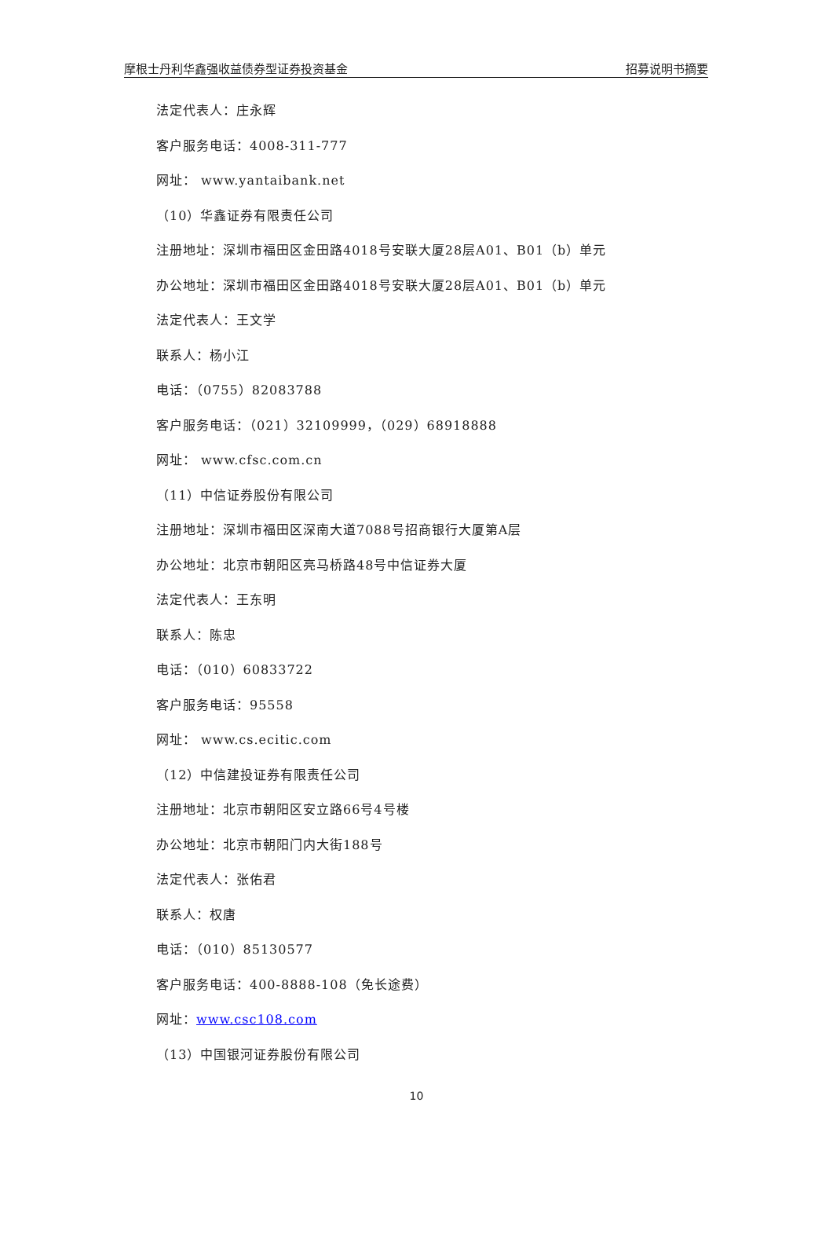摩根士丹利华鑫强收益债券型证券投资基金 招募说明书摘要
法定代表人：庄永辉
客户服务电话：4008-311-777
网址： www.yantaibank.net
（10）华鑫证券有限责任公司
注册地址：深圳市福田区金田路4018号安联大厦28层A01、B01（b）单元
办公地址：深圳市福田区金田路4018号安联大厦28层A01、B01（b）单元
法定代表人：王文学
联系人：杨小江
电话：（0755）82083788
客户服务电话：（021）32109999，（029）68918888
网址： www.cfsc.com.cn
（11）中信证券股份有限公司
注册地址：深圳市福田区深南大道7088号招商银行大厦第A层
办公地址：北京市朝阳区亮马桥路48号中信证券大厦
法定代表人：王东明
联系人：陈忠
电话：（010）60833722
客户服务电话：95558
网址： www.cs.ecitic.com
（12）中信建投证券有限责任公司
注册地址：北京市朝阳区安立路66号4号楼
办公地址：北京市朝阳门内大街188号
法定代表人：张佑君
联系人：权唐
电话：（010）85130577
客户服务电话：400-8888-108（免长途费）
网址：www.csc108.com
（13）中国银河证券股份有限公司
10